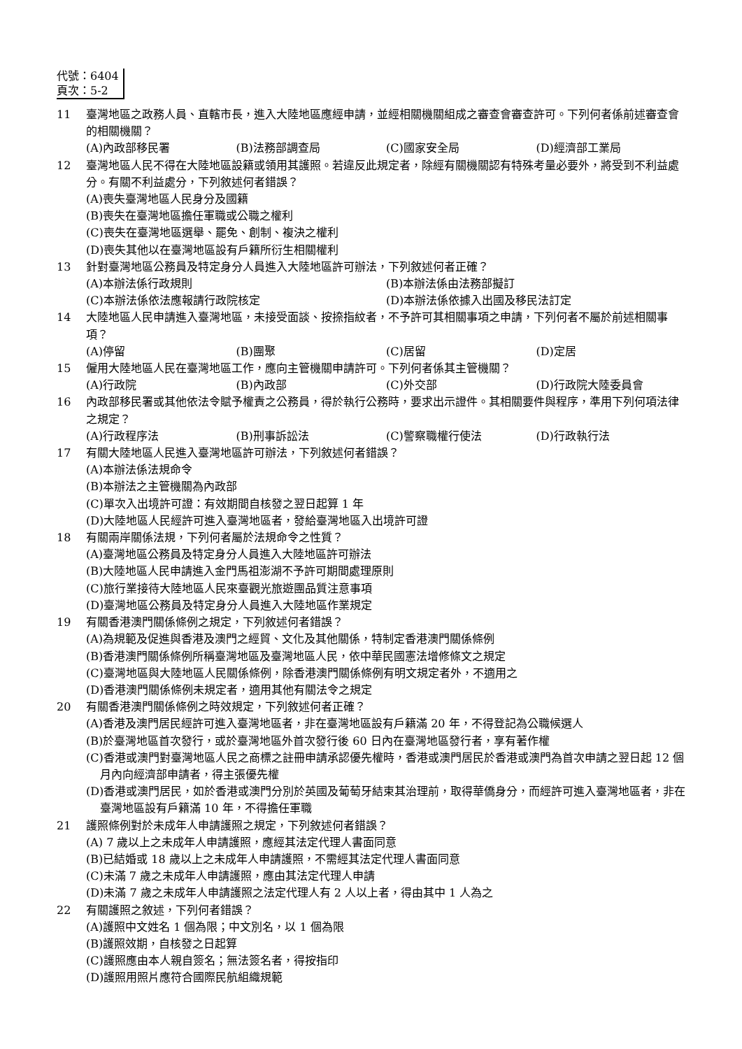代號：6404
頁次：5-2
11 臺灣地區之政務人員、直轄市長，進入大陸地區應經申請，並經相關機關組成之審查會審查許可。下列何者係前述審查會的相關機關？
(A)內政部移民署 (B)法務部調查局 (C)國家安全局 (D)經濟部工業局
12 臺灣地區人民不得在大陸地區設籍或領用其護照。若違反此規定者，除經有關機關認有特殊考量必要外，將受到不利益處分。有關不利益處分，下列敘述何者錯誤？
(A)喪失臺灣地區人民身分及國籍
(B)喪失在臺灣地區擔任軍職或公職之權利
(C)喪失在臺灣地區選舉、罷免、創制、複決之權利
(D)喪失其他以在臺灣地區設有戶籍所衍生相關權利
13 針對臺灣地區公務員及特定身分人員進入大陸地區許可辦法，下列敘述何者正確？
(A)本辦法係行政規則 (B)本辦法係由法務部擬訂
(C)本辦法係依法應報請行政院核定 (D)本辦法係依據入出國及移民法訂定
14 大陸地區人民申請進入臺灣地區，未接受面談、按捺指紋者，不予許可其相關事項之申請，下列何者不屬於前述相關事項？
(A)停留 (B)團聚 (C)居留 (D)定居
15 僱用大陸地區人民在臺灣地區工作，應向主管機關申請許可。下列何者係其主管機關？
(A)行政院 (B)內政部 (C)外交部 (D)行政院大陸委員會
16 內政部移民署或其他依法令賦予權責之公務員，得於執行公務時，要求出示證件。其相關要件與程序，準用下列何項法律之規定？
(A)行政程序法 (B)刑事訴訟法 (C)警察職權行使法 (D)行政執行法
17 有關大陸地區人民進入臺灣地區許可辦法，下列敘述何者錯誤？
(A)本辦法係法規命令
(B)本辦法之主管機關為內政部
(C)單次入出境許可證：有效期間自核發之翌日起算 1 年
(D)大陸地區人民經許可進入臺灣地區者，發給臺灣地區入出境許可證
18 有關兩岸關係法規，下列何者屬於法規命令之性質？
(A)臺灣地區公務員及特定身分人員進入大陸地區許可辦法
(B)大陸地區人民申請進入金門馬祖澎湖不予許可期間處理原則
(C)旅行業接待大陸地區人民來臺觀光旅遊團品質注意事項
(D)臺灣地區公務員及特定身分人員進入大陸地區作業規定
19 有關香港澳門關係條例之規定，下列敘述何者錯誤？
(A)為規範及促進與香港及澳門之經貿、文化及其他關係，特制定香港澳門關係條例
(B)香港澳門關係條例所稱臺灣地區及臺灣地區人民，依中華民國憲法增修條文之規定
(C)臺灣地區與大陸地區人民關係條例，除香港澳門關係條例有明文規定者外，不適用之
(D)香港澳門關係條例未規定者，適用其他有關法令之規定
20 有關香港澳門關係條例之時效規定，下列敘述何者正確？
(A)香港及澳門居民經許可進入臺灣地區者，非在臺灣地區設有戶籍滿 20 年，不得登記為公職候選人
(B)於臺灣地區首次發行，或於臺灣地區外首次發行後 60 日內在臺灣地區發行者，享有著作權
(C)香港或澳門對臺灣地區人民之商標之註冊申請承認優先權時，香港或澳門居民於香港或澳門為首次申請之翌日起 12 個月內向經濟部申請者，得主張優先權
(D)香港或澳門居民，如於香港或澳門分別於英國及葡萄牙結束其治理前，取得華僑身分，而經許可進入臺灣地區者，非在臺灣地區設有戶籍滿 10 年，不得擔任軍職
21 護照條例對於未成年人申請護照之規定，下列敘述何者錯誤？
(A) 7 歲以上之未成年人申請護照，應經其法定代理人書面同意
(B)已結婚或 18 歲以上之未成年人申請護照，不需經其法定代理人書面同意
(C)未滿 7 歲之未成年人申請護照，應由其法定代理人申請
(D)未滿 7 歲之未成年人申請護照之法定代理人有 2 人以上者，得由其中 1 人為之
22 有關護照之敘述，下列何者錯誤？
(A)護照中文姓名 1 個為限；中文別名，以 1 個為限
(B)護照效期，自核發之日起算
(C)護照應由本人親自簽名；無法簽名者，得按指印
(D)護照用照片應符合國際民航組織規範